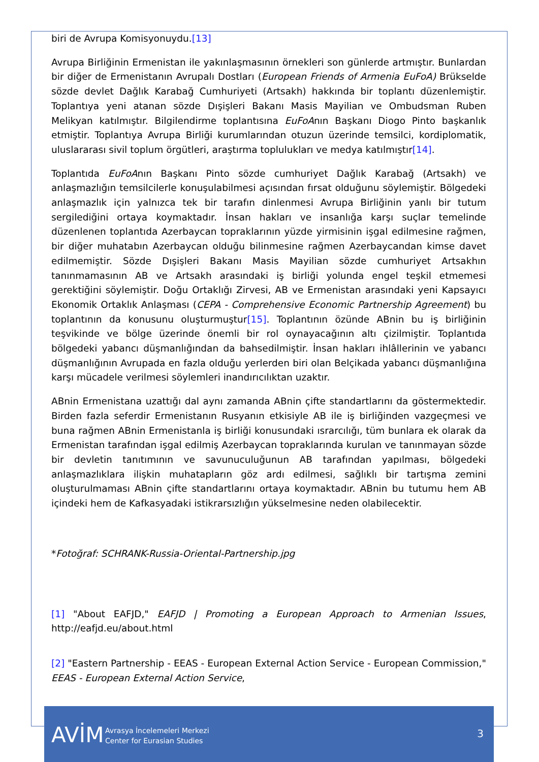biri de Avrupa Komisyonuydu.[13]
Avrupa Birliğinin Ermenistan ile yakınlaşmasının örnekleri son günlerde artmıştır. Bunlardan bir diğer de Ermenistanın Avrupalı Dostları (European Friends of Armenia EuFoA) Brükselde sözde devlet Dağlık Karabağ Cumhuriyeti (Artsakh) hakkında bir toplantı düzenlemiştir. Toplantıya yeni atanan sözde Dışişleri Bakanı Masis Mayilian ve Ombudsman Ruben Melikyan katılmıştır. Bilgilendirme toplantısına EuFoAnın Başkanı Diogo Pinto başkanlık etmiştir. Toplantıya Avrupa Birliği kurumlarından otuzun üzerinde temsilci, kordiplomatik, uluslararası sivil toplum örgütleri, araştırma toplulukları ve medya katılmıştır[14].
Toplantıda EuFoAnın Başkanı Pinto sözde cumhuriyet Dağlık Karabağ (Artsakh) ve anlaşmazlığın temsilcilerle konuşulabilmesi açısından fırsat olduğunu söylemiştir. Bölgedeki anlaşmazlık için yalnızca tek bir tarafın dinlenmesi Avrupa Birliğinin yanlı bir tutum sergilediğini ortaya koymaktadır. İnsan hakları ve insanlığa karşı suçlar temelinde düzenlenen toplantıda Azerbaycan topraklarının yüzde yirmisinin işgal edilmesine rağmen, bir diğer muhatabın Azerbaycan olduğu bilinmesine rağmen Azerbaycandan kimse davet edilmemiştir. Sözde Dışişleri Bakanı Masis Mayilian sözde cumhuriyet Artsakhın tanınmamasının AB ve Artsakh arasındaki iş birliği yolunda engel teşkil etmemesi gerektiğini söylemiştir. Doğu Ortaklığı Zirvesi, AB ve Ermenistan arasındaki yeni Kapsayıcı Ekonomik Ortaklık Anlaşması (CEPA - Comprehensive Economic Partnership Agreement) bu toplantının da konusunu oluşturmuştur[15]. Toplantının özünde ABnin bu iş birliğinin teşvikinde ve bölge üzerinde önemli bir rol oynayacağının altı çizilmiştir. Toplantıda bölgedeki yabancı düşmanlığından da bahsedilmiştir. İnsan hakları ihlâllerinin ve yabancı düşmanlığının Avrupada en fazla olduğu yerlerden biri olan Belçikada yabancı düşmanlığına karşı mücadele verilmesi söylemleri inandırıcılıktan uzaktır.
ABnin Ermenistana uzattığı dal aynı zamanda ABnin çifte standartlarını da göstermektedir. Birden fazla seferdir Ermenistanın Rusyanın etkisiyle AB ile iş birliğinden vazgeçmesi ve buna rağmen ABnin Ermenistanla iş birliği konusundaki ısrarcılığı, tüm bunlara ek olarak da Ermenistan tarafından işgal edilmiş Azerbaycan topraklarında kurulan ve tanınmayan sözde bir devletin tanıtımının ve savunuculuğunun AB tarafından yapılması, bölgedeki anlaşmazlıklara ilişkin muhatapların göz ardı edilmesi, sağlıklı bir tartışma zemini oluşturulmaması ABnin çifte standartlarını ortaya koymaktadır. ABnin bu tutumu hem AB içindeki hem de Kafkasyadaki istikrarsızlığın yükselmesine neden olabilecektir.
*Fotoğraf: SCHRANK-Russia-Oriental-Partnership.jpg
[1] "About EAFJD," EAFJD | Promoting a European Approach to Armenian Issues, http://eafjd.eu/about.html
[2] "Eastern Partnership - EEAS - European External Action Service - European Commission," EEAS - European External Action Service,
AVİM
Avrasya İncelemeleri Merkezi
Center for Eurasian Studies
3